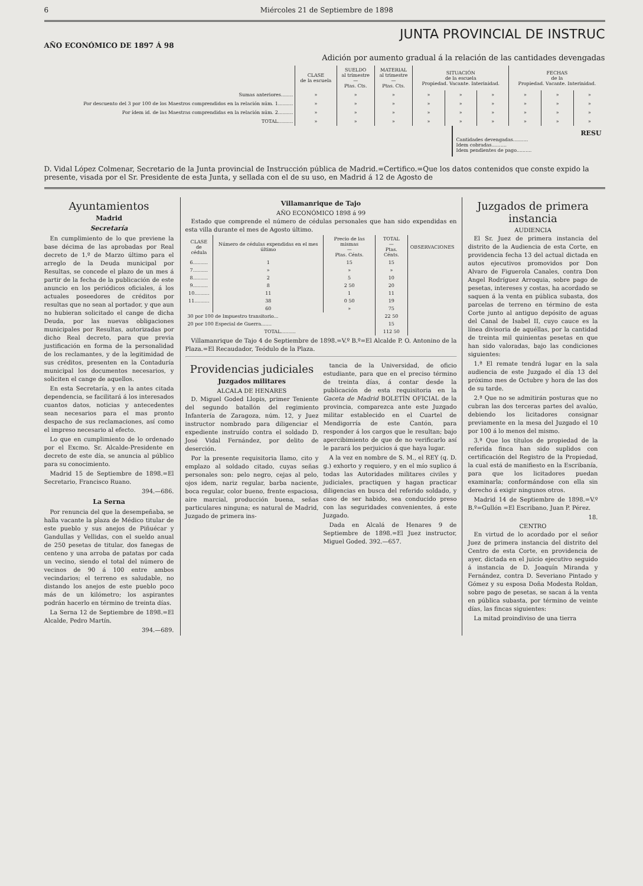6 Miércoles 21 de Septiembre de 1898
JUNTA PROVINCIAL DE INSTRUC
AÑO ECONÓMICO DE 1897 Á 98
Adición por aumento gradual á la relación de las cantidades devengadas
| | CLASE de la escuela | SUELDO al trimestre — Ptas. Cts. | MATERIAL al trimestre — Ptas. Cts. | SITUACIÓN de la escuela Propiedad. Vacante. Interinidad. | | | FECHAS de la Propiedad. Vacante. Interinidad. | | |
| --- | --- | --- | --- | --- | --- | --- | --- | --- | --- |
| Sumas anteriores........ | » | » | » | » | » | » | » | » | » |
| Por descuento del 3 por 100 de los Maestros comprendidos en la relación núm. 1.......... | » | » | » | » | » | » | » | » | » |
| Por ídem id. de las Maestras comprendidas en la relación núm. 2.......... | » | » | » | » | » | » | » | » | » |
| TOTAL.......... | » | » | » | » | » | » | » | » | » |
RESU
Cantidades devengadas..........
Idem cobradas..........
Idem pendientes de pago..........
D. Vidal López Colmenar, Secretario de la Junta provincial de Instrucción pública de Madrid.=Certifico.=Que los datos contenidos que conste expido la presente, visada por el Sr. Presidente de esta Junta, y sellada con el de su uso, en Madrid á 12 de Agosto de
Ayuntamientos
Madrid
Secretaría
En cumplimiento de lo que previene la base décima de las aprobadas por Real decreto de 1.º de Marzo último para el arreglo de la Deuda municipal por Resultas, se concede el plazo de un mes á partir de la fecha de la publicación de este anuncio en los periódicos oficiales, á los actuales poseedores de créditos por resultas que no sean al portador, y que aun no hubieran solicitado el cange de dicha Deuda, por las nuevas obligaciones municipales por Resultas, autorizadas por dicho Real decreto, para que previa justificación en forma de la personalidad de los reclamantes, y de la legitimidad de sus créditos, presenten en la Contaduría municipal los documentos necesarios, y soliciten el cange de aquellos.
En esta Secretaría, y en la antes citada dependencia, se facilitará á los interesados cuantos datos, noticias y antecedentes sean necesarios para el mas pronto despacho de sus reclamaciones, así como el impreso necesario al efecto.
Lo que en cumplimiento de lo ordenado por el Excmo. Sr. Alcalde-Presidente en decreto de este día, se anuncia al público para su conocimiento.
Madrid 15 de Septiembre de 1898.=El Secretario, Francisco Ruano.
394.—686.
La Serna
Por renuncia del que la desempeñaba, se halla vacante la plaza de Médico titular de este pueblo y sus anejos de Piñuécar y Gandullas y Vellidas, con el sueldo anual de 250 pesetas de titular, dos fanegas de centeno y una arroba de patatas por cada un vecino, siendo el total del número de vecinos de 90 á 100 entre ambos vecindarios; el terreno es saludable, no distando los anejos de este pueblo poco más de un kilómetro; los aspirantes podrán hacerlo en término de treinta días.
La Serna 12 de Septiembre de 1898.=El Alcalde, Pedro Martín.
394.—689.
Villamanrique de Tajo
AÑO ECONÓMICO 1898 á 99
Estado que comprende el número de cédulas personales que han sido expendidas en esta villa durante el mes de Agosto último.
| CLASE de cédula | Número de cédulas expendidas en el mes último | Precio de las mismas — Ptas. Cénts. | TOTAL — Ptas. Cénts. | OBSERVACIONES |
| --- | --- | --- | --- | --- |
| 6.......... | 1 | 15 | 15 | |
| 7.......... | » | » | » | |
| 8.......... | 2 | 5 | 10 | |
| 9.......... | 8 | 2 50 | 20 | |
| 10.......... | 11 | 1 | 11 | |
| 11.......... | 38 | 0 50 | 19 | |
| | 60 | » | 75 | |
| 30 por 100 de Impuestro transitorio... | | | 22 50 | |
| 20 por 100 Especial de Guerra....... | | | 15 | |
| TOTAL.......... | | | 112 50 | |
Villamanrique de Tajo 4 de Septiembre de 1898.=V.º B.º=El Alcalde P. O. Antonino de la Plaza.=El Recaudador, Teódulo de la Plaza.
Providencias judiciales
Juzgados militares
ALCALA DE HENARES
D. Miguel Goded Llopis, primer Teniente del segundo batallón del regimiento Infantería de Zaragoza, núm. 12, y Juez instructor nombrado para diligenciar el expediente instruído contra el soldado D. José Vidal Fernández, por delito de deserción.
Por la presente requisitoria llamo, cito y emplazo al soldado citado, cuyas señas personales son: pelo negro, cejas al pelo, ojos idem, nariz regular, barba naciente, boca regular, color bueno, frente espaciosa, aire marcial, producción buena, señas particulares ninguna; es natural de Madrid, Juzgado de primera ins-
tancia de la Universidad, de oficio estudiante, para que en el preciso término de treinta días, á contar desde la publicación de esta requisitoria en la Gaceta de Madrid BOLETÍN OFICIAL de la provincia, comparezca ante este Juzgado militar establecido en el Cuartel de Mendigorría de este Cantón, para responder á los cargos que le resultan; bajo apercibimiento de que de no verificarlo así le parará los perjuicios á que haya lugar.
A la vez en nombre de S. M., el REY (q. D. g.) exhorto y requiero, y en el mío suplico á todas las Autoridades militares civiles y judiciales, practiquen y hagan practicar diligencias en busca del referido soldado, y caso de ser habido, sea conducido preso con las seguridades convenientes, á este Juzgado.
Dada en Alcalá de Henares 9 de Septiembre de 1898.=El Juez instructor, Miguel Goded. 392.—657.
Juzgados de primera instancia
AUDIENCIA
El Sr. Juez de primera instancia del distrito de la Audiencia de esta Corte, en providencia fecha 13 del actual dictada en autos ejecutivos promovidos por Don Alvaro de Figuerola Canales, contra Don Angel Rodríguez Arroquia, sobre pago de pesetas, intereses y costas, ha acordado se saquen á la venta en pública subasta, dos parcelas de terreno en término de esta Corte junto al antiguo depósito de aguas del Canal de Isabel II, cuyo cauce es la línea divisoria de aquéllas, por la cantidad de treinta mil quinientas pesetas en que han sido valoradas, bajo las condiciones siguientes:
1.ª El remate tendrá lugar en la sala audiencia de este Juzgado el día 13 del próximo mes de Octubre y hora de las dos de su tarde.
2.ª Que no se admitirán posturas que no cubran las dos terceras partes del avalúo, debiendo los licitadores consignar previamente en la mesa del Juzgado el 10 por 100 á lo menos del mismo.
3.ª Que los títulos de propiedad de la referida finca han sido suplidos con certificación del Registro de la Propiedad, la cual está de manifiesto en la Escribanía, para que los licitadores puedan examinarla; conformándose con ella sin derecho á exigir ningunos otros.
Madrid 14 de Septiembre de 1898.=V.º B.º=Gullón =El Escribano, Juan P. Pérez.
18.
CENTRO
En virtud de lo acordado por el señor Juez de primera instancia del distrito del Centro de esta Corte, en providencia de ayer, dictada en el juicio ejecutivo seguido á instancia de D. Joaquín Miranda y Fernández, contra D. Severiano Pintado y Gómez y su esposa Doña Modesta Roldan, sobre pago de pesetas, se sacan á la venta en pública subasta, por término de veinte días, las fincas siguientes:
La mitad proindiviso de una tierra